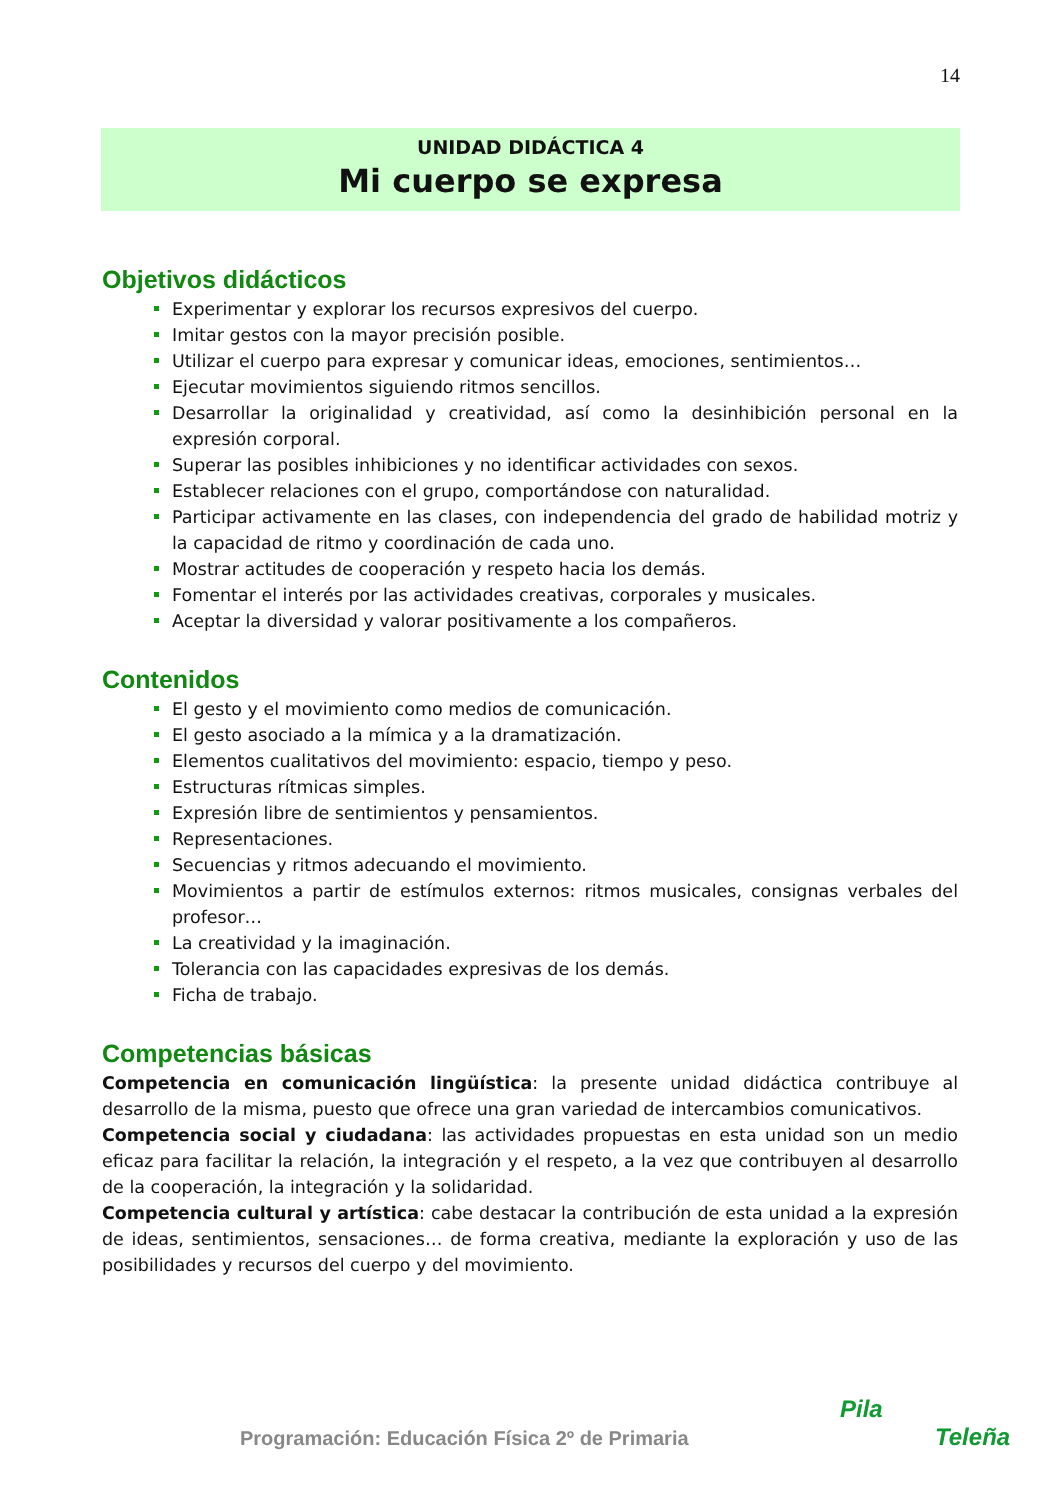14
UNIDAD DIDÁCTICA 4
Mi cuerpo se expresa
Objetivos didácticos
Experimentar y explorar los recursos expresivos del cuerpo.
Imitar gestos con la mayor precisión posible.
Utilizar el cuerpo para expresar y comunicar ideas, emociones, sentimientos…
Ejecutar movimientos siguiendo ritmos sencillos.
Desarrollar la originalidad y creatividad, así como la desinhibición personal en la expresión corporal.
Superar las posibles inhibiciones y no identificar actividades con sexos.
Establecer relaciones con el grupo, comportándose con naturalidad.
Participar activamente en las clases, con independencia del grado de habilidad motriz y la capacidad de ritmo y coordinación de cada uno.
Mostrar actitudes de cooperación y respeto hacia los demás.
Fomentar el interés por las actividades creativas, corporales y musicales.
Aceptar la diversidad y valorar positivamente a los compañeros.
Contenidos
El gesto y el movimiento como medios de comunicación.
El gesto asociado a la mímica y a la dramatización.
Elementos cualitativos del movimiento: espacio, tiempo y peso.
Estructuras rítmicas simples.
Expresión libre de sentimientos y pensamientos.
Representaciones.
Secuencias y ritmos adecuando el movimiento.
Movimientos a partir de estímulos externos: ritmos musicales, consignas verbales del profesor…
La creatividad y la imaginación.
Tolerancia con las capacidades expresivas de los demás.
Ficha de trabajo.
Competencias básicas
Competencia en comunicación lingüística: la presente unidad didáctica contribuye al desarrollo de la misma, puesto que ofrece una gran variedad de intercambios comunicativos.
Competencia social y ciudadana: las actividades propuestas en esta unidad son un medio eficaz para facilitar la relación, la integración y el respeto, a la vez que contribuyen al desarrollo de la cooperación, la integración y la solidaridad.
Competencia cultural y artística: cabe destacar la contribución de esta unidad a la expresión de ideas, sentimientos, sensaciones… de forma creativa, mediante la exploración y uso de las posibilidades y recursos del cuerpo y del movimiento.
Programación: Educación Física 2º de Primaria
Pila
Teleña